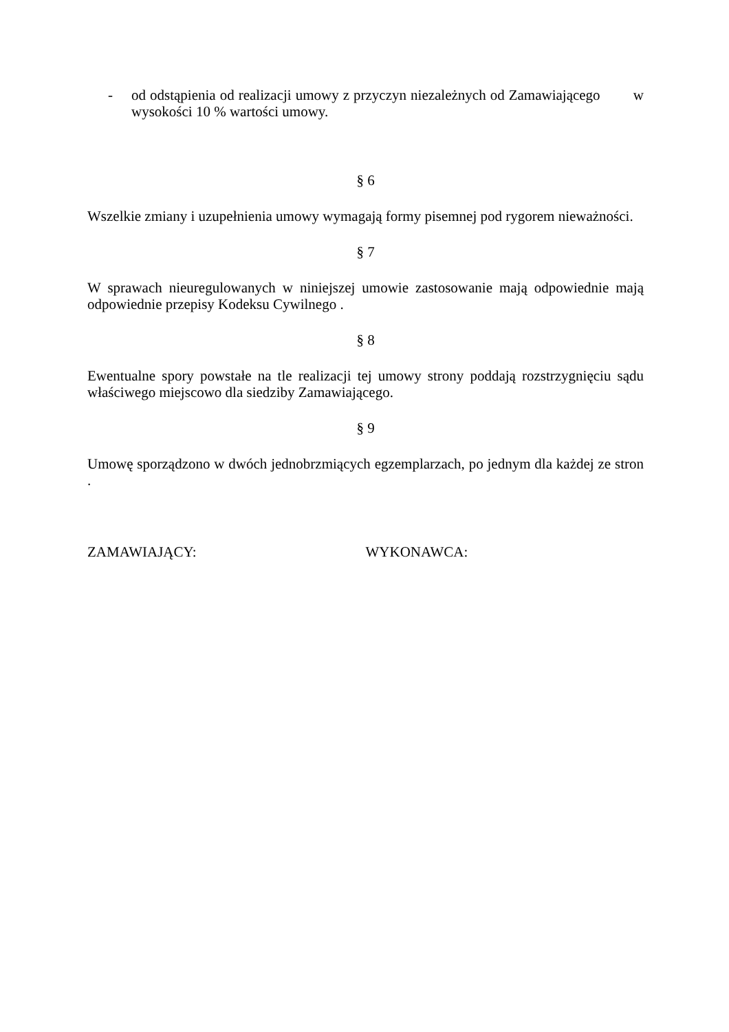- od odstąpienia od realizacji umowy z przyczyn niezależnych od Zamawiającego w wysokości 10 % wartości umowy.
§ 6
Wszelkie zmiany i uzupełnienia umowy wymagają formy pisemnej pod rygorem nieważności.
§ 7
W sprawach nieuregulowanych w niniejszej umowie zastosowanie mają odpowiednie mają odpowiednie przepisy Kodeksu Cywilnego .
§ 8
Ewentualne spory powstałe na tle realizacji tej umowy strony poddają rozstrzygnięciu sądu właściwego miejscowo dla siedziby Zamawiającego.
§ 9
Umowę sporządzono w dwóch jednobrzmiących egzemplarzach, po jednym dla każdej ze stron .
ZAMAWIAJĄCY: WYKONAWCA: